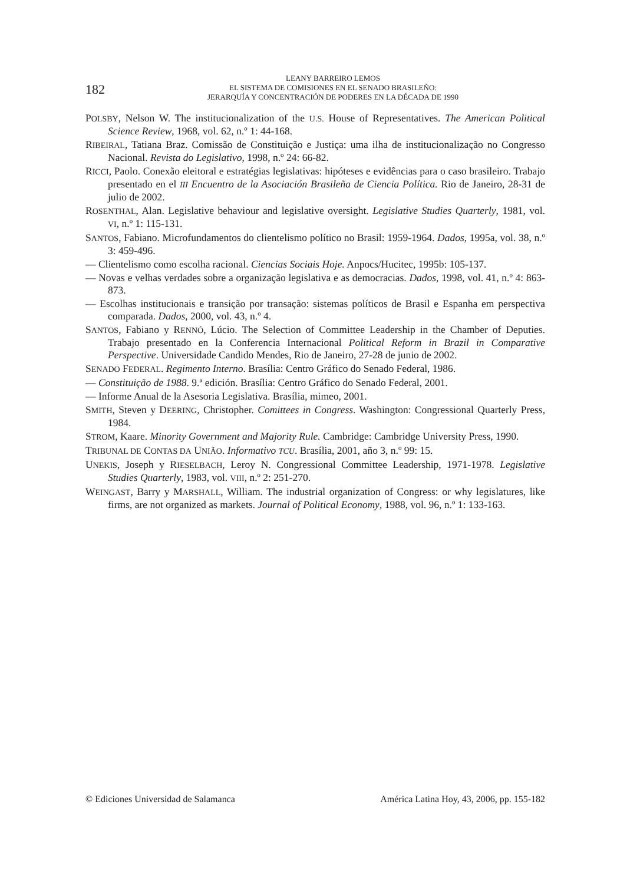182
LEANY BARREIRO LEMOS
EL SISTEMA DE COMISIONES EN EL SENADO BRASILEÑO:
JERARQUÍA Y CONCENTRACIÓN DE PODERES EN LA DÉCADA DE 1990
POLSBY, Nelson W. The institucionalization of the U.S. House of Representatives. The American Political Science Review, 1968, vol. 62, n.º 1: 44-168.
RIBEIRAL, Tatiana Braz. Comissão de Constituição e Justiça: uma ilha de institucionalização no Congresso Nacional. Revista do Legislativo, 1998, n.º 24: 66-82.
RICCI, Paolo. Conexão eleitoral e estratégias legislativas: hipóteses e evidências para o caso brasileiro. Trabajo presentado en el III Encuentro de la Asociación Brasileña de Ciencia Política. Rio de Janeiro, 28-31 de julio de 2002.
ROSENTHAL, Alan. Legislative behaviour and legislative oversight. Legislative Studies Quarterly, 1981, vol. VI, n.º 1: 115-131.
SANTOS, Fabiano. Microfundamentos do clientelismo político no Brasil: 1959-1964. Dados, 1995a, vol. 38, n.º 3: 459-496.
— Clientelismo como escolha racional. Ciencias Sociais Hoje. Anpocs/Hucitec, 1995b: 105-137.
— Novas e velhas verdades sobre a organização legislativa e as democracias. Dados, 1998, vol. 41, n.º 4: 863-873.
— Escolhas institucionais e transição por transação: sistemas políticos de Brasil e Espanha em perspectiva comparada. Dados, 2000, vol. 43, n.º 4.
SANTOS, Fabiano y RENNÓ, Lúcio. The Selection of Committee Leadership in the Chamber of Deputies. Trabajo presentado en la Conferencia Internacional Political Reform in Brazil in Comparative Perspective. Universidade Candido Mendes, Rio de Janeiro, 27-28 de junio de 2002.
SENADO FEDERAL. Regimento Interno. Brasília: Centro Gráfico do Senado Federal, 1986.
— Constituição de 1988. 9.ª edición. Brasília: Centro Gráfico do Senado Federal, 2001.
— Informe Anual de la Asesoria Legislativa. Brasília, mimeo, 2001.
SMITH, Steven y DEERING, Christopher. Comittees in Congress. Washington: Congressional Quarterly Press, 1984.
STROM, Kaare. Minority Government and Majority Rule. Cambridge: Cambridge University Press, 1990.
TRIBUNAL DE CONTAS DA UNIÃO. Informativo TCU. Brasília, 2001, año 3, n.º 99: 15.
UNEKIS, Joseph y RIESELBACH, Leroy N. Congressional Committee Leadership, 1971-1978. Legislative Studies Quarterly, 1983, vol. VIII, n.º 2: 251-270.
WEINGAST, Barry y MARSHALL, William. The industrial organization of Congress: or why legislatures, like firms, are not organized as markets. Journal of Political Economy, 1988, vol. 96, n.º 1: 133-163.
© Ediciones Universidad de Salamanca América Latina Hoy, 43, 2006, pp. 155-182